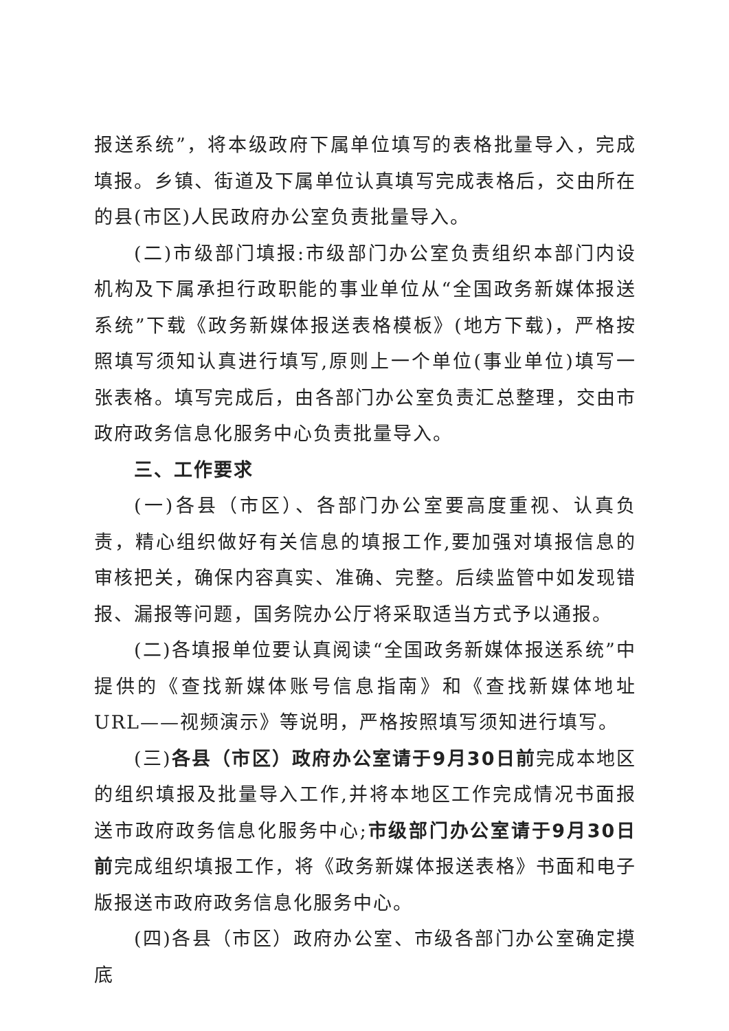报送系统”，将本级政府下属单位填写的表格批量导入，完成填报。乡镇、街道及下属单位认真填写完成表格后，交由所在的县(市区)人民政府办公室负责批量导入。
(二)市级部门填报:市级部门办公室负责组织本部门内设机构及下属承担行政职能的事业单位从“全国政务新媒体报送系统”下载《政务新媒体报送表格模板》(地方下载)，严格按照填写须知认真进行填写,原则上一个单位(事业单位)填写一张表格。填写完成后，由各部门办公室负责汇总整理，交由市政府政务信息化服务中心负责批量导入。
三、工作要求
(一)各县（市区）、各部门办公室要高度重视、认真负责，精心组织做好有关信息的填报工作,要加强对填报信息的审核把关，确保内容真实、准确、完整。后续监管中如发现错报、漏报等问题，国务院办公厅将采取适当方式予以通报。
(二)各填报单位要认真阅读“全国政务新媒体报送系统”中提供的《查找新媒体账号信息指南》和《查找新媒体地址URL——视频演示》等说明，严格按照填写须知进行填写。
(三)各县（市区）政府办公室请于9月30日前完成本地区的组织填报及批量导入工作,并将本地区工作完成情况书面报送市政府政务信息化服务中心;市级部门办公室请于9月30日前完成组织填报工作，将《政务新媒体报送表格》书面和电子版报送市政府政务信息化服务中心。
(四)各县（市区）政府办公室、市级各部门办公室确定摸底